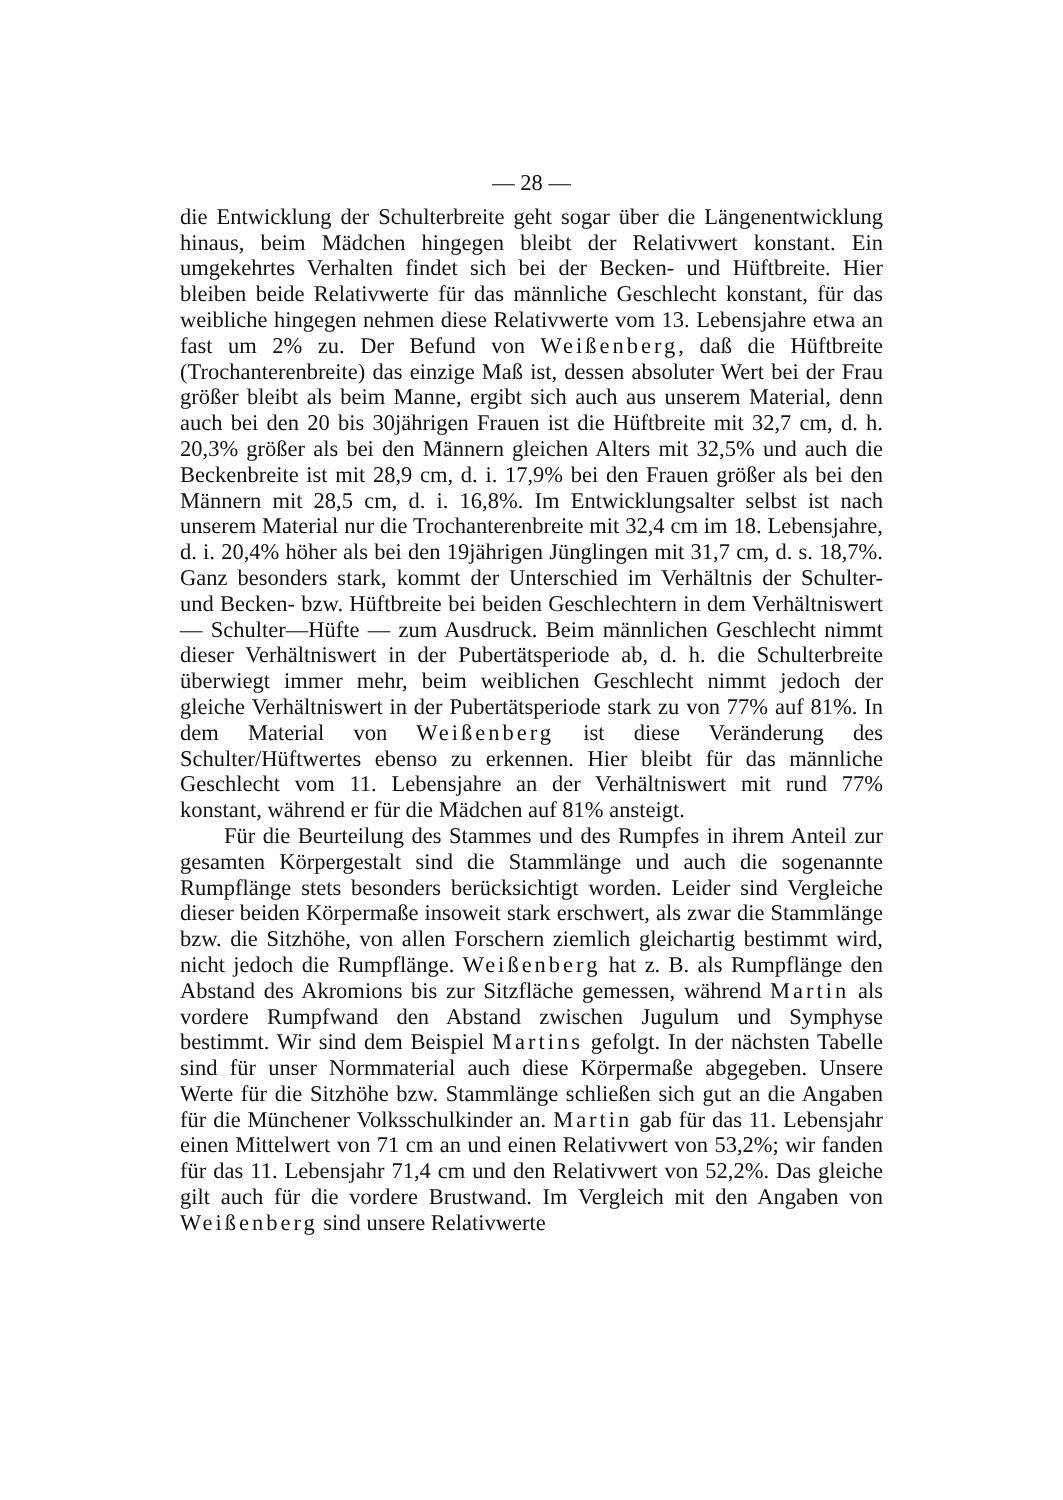— 28 —
die Entwicklung der Schulterbreite geht sogar über die Längenentwicklung hinaus, beim Mädchen hingegen bleibt der Relativwert konstant. Ein umgekehrtes Verhalten findet sich bei der Becken- und Hüftbreite. Hier bleiben beide Relativwerte für das männliche Geschlecht konstant, für das weibliche hingegen nehmen diese Relativwerte vom 13. Lebensjahre etwa an fast um 2% zu. Der Befund von Weißenberg, daß die Hüftbreite (Trochanterenbreite) das einzige Maß ist, dessen absoluter Wert bei der Frau größer bleibt als beim Manne, ergibt sich auch aus unserem Material, denn auch bei den 20 bis 30jährigen Frauen ist die Hüftbreite mit 32,7 cm, d. h. 20,3% größer als bei den Männern gleichen Alters mit 32,5% und auch die Beckenbreite ist mit 28,9 cm, d. i. 17,9% bei den Frauen größer als bei den Männern mit 28,5 cm, d. i. 16,8%. Im Entwicklungsalter selbst ist nach unserem Material nur die Trochanterenbreite mit 32,4 cm im 18. Lebensjahre, d. i. 20,4% höher als bei den 19jährigen Jünglingen mit 31,7 cm, d. s. 18,7%. Ganz besonders stark, kommt der Unterschied im Verhältnis der Schulter- und Becken- bzw. Hüftbreite bei beiden Geschlechtern in dem Verhältniswert — Schulter—Hüfte — zum Ausdruck. Beim männlichen Geschlecht nimmt dieser Verhältniswert in der Pubertätsperiode ab, d. h. die Schulterbreite überwiegt immer mehr, beim weiblichen Geschlecht nimmt jedoch der gleiche Verhältniswert in der Pubertätsperiode stark zu von 77% auf 81%. In dem Material von Weißenberg ist diese Veränderung des Schulter/Hüftwertes ebenso zu erkennen. Hier bleibt für das männliche Geschlecht vom 11. Lebensjahre an der Verhältniswert mit rund 77% konstant, während er für die Mädchen auf 81% ansteigt.
Für die Beurteilung des Stammes und des Rumpfes in ihrem Anteil zur gesamten Körpergestalt sind die Stammlänge und auch die sogenannte Rumpflänge stets besonders berücksichtigt worden. Leider sind Vergleiche dieser beiden Körpermaße insoweit stark erschwert, als zwar die Stammlänge bzw. die Sitzhöhe, von allen Forschern ziemlich gleichartig bestimmt wird, nicht jedoch die Rumpflänge. Weißenberg hat z. B. als Rumpflänge den Abstand des Akromions bis zur Sitzfläche gemessen, während Martin als vordere Rumpfwand den Abstand zwischen Jugulum und Symphyse bestimmt. Wir sind dem Beispiel Martins gefolgt. In der nächsten Tabelle sind für unser Normmaterial auch diese Körpermaße abgegeben. Unsere Werte für die Sitzhöhe bzw. Stammlänge schließen sich gut an die Angaben für die Münchener Volksschulkinder an. Martin gab für das 11. Lebensjahr einen Mittelwert von 71 cm an und einen Relativwert von 53,2%; wir fanden für das 11. Lebensjahr 71,4 cm und den Relativwert von 52,2%. Das gleiche gilt auch für die vordere Brustwand. Im Vergleich mit den Angaben von Weißenberg sind unsere Relativwerte